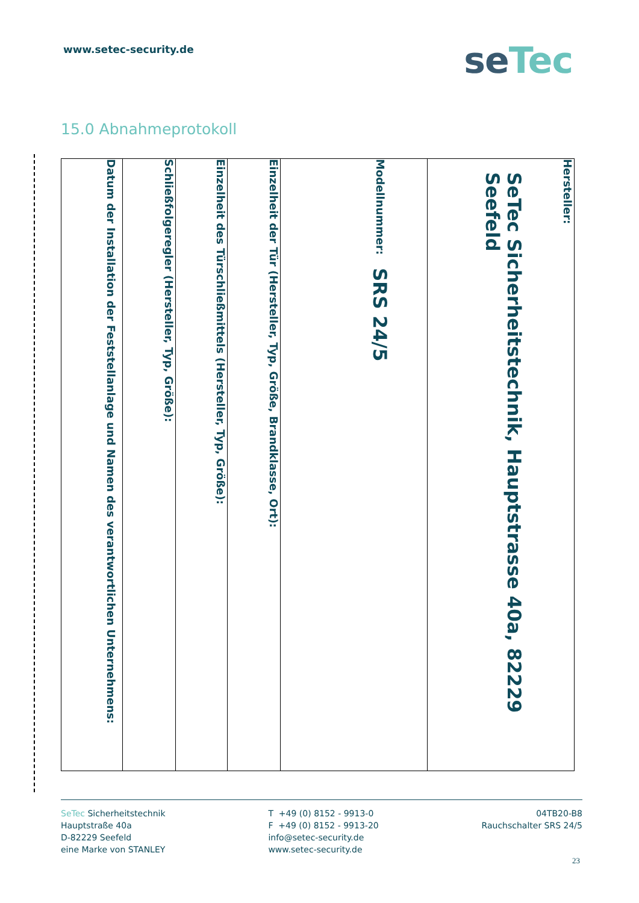www.setec-security.de
seTec
15.0 Abnahmeprotokoll
Hersteller:
SeTec Sicherheitstechnik, Hauptstrasse 40a, 82229 Seefeld
Modellnummer:
SRS 24/5
Einzelheit der Tür (Hersteller, Typ, Größe, Brandklasse, Ort):
Einzelheit des Türschließmittels (Hersteller, Typ, Größe):
Schließfolgeregler (Hersteller, Typ, Größe):
Datum der Installation der Feststellanlage und Namen des verantwortlichen Unternehmens:
SeTec Sicherheitstechnik
Hauptstraße 40a
D-82229 Seefeld
eine Marke von STANLEY
T +49 (0) 8152 - 9913-0
F +49 (0) 8152 - 9913-20
info@setec-security.de
www.setec-security.de
04TB20-B8
Rauchschalter SRS 24/5
23